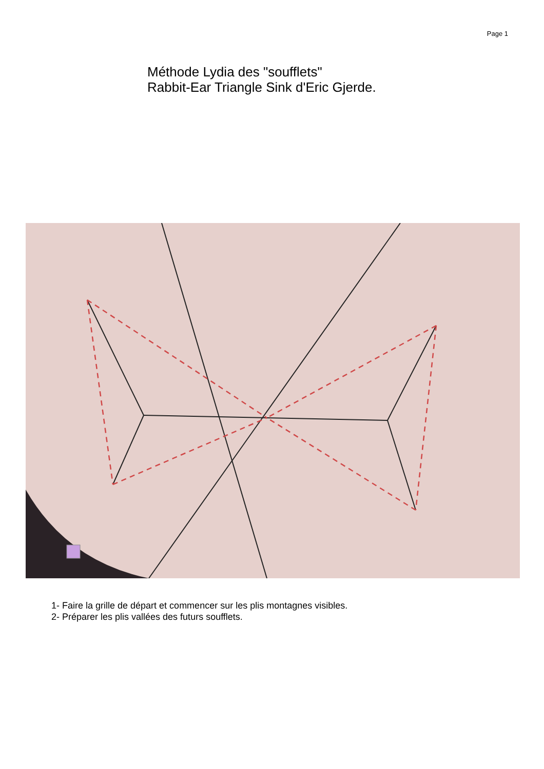Page 1
Méthode Lydia des "soufflets"
Rabbit-Ear Triangle Sink d'Eric Gjerde.
1- Faire la grille de départ et commencer sur les plis montagnes visibles.
2- Préparer les plis vallées des futurs soufflets.